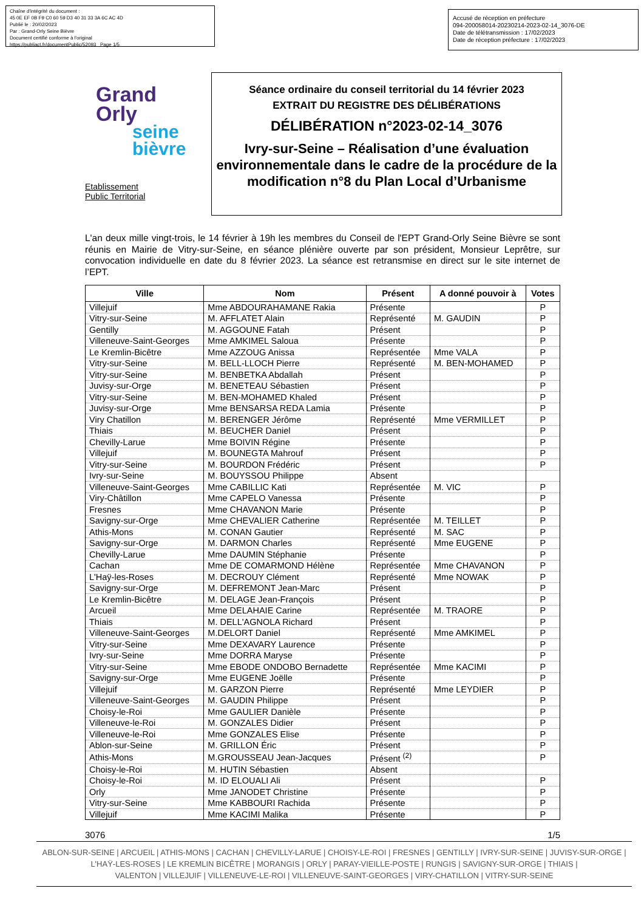Chaîne d'intégrité du document :
45 0E EF 0B F9 C0 60 59 D3 40 31 33 3A 6C AC 4D
Publié le : 20/02/2023
Par : Grand-Orly Seine Bièvre
Document certifié conforme à l'original
https://publiact.fr/documentPublic/52093 Page 1/5
Accusé de réception en préfecture
094-200058014-20230214-2023-02-14_3076-DE
Date de télétransmission : 17/02/2023
Date de réception préfecture : 17/02/2023
Grand
Orly
seine
bièvre
Etablissement
Public Territorial
Séance ordinaire du conseil territorial du 14 février 2023
EXTRAIT DU REGISTRE DES DÉLIBÉRATIONS
DÉLIBÉRATION n°2023-02-14_3076
Ivry-sur-Seine – Réalisation d’une évaluation environnementale dans le cadre de la procédure de la modification n°8 du Plan Local d’Urbanisme
L'an deux mille vingt-trois, le 14 février à 19h les membres du Conseil de l'EPT Grand-Orly Seine Bièvre se sont réunis en Mairie de Vitry-sur-Seine, en séance plénière ouverte par son président, Monsieur Leprêtre, sur convocation individuelle en date du 8 février 2023. La séance est retransmise en direct sur le site internet de l’EPT.
| Ville | Nom | Présent | A donné pouvoir à | Votes |
| --- | --- | --- | --- | --- |
| Villejuif | Mme ABDOURAHAMANE Rakia | Présente | | P |
| Vitry-sur-Seine | M. AFFLATET Alain | Représenté | M. GAUDIN | P |
| Gentilly | M. AGGOUNE Fatah | Présent | | P |
| Villeneuve-Saint-Georges | Mme AMKIMEL Saloua | Présente | | P |
| Le Kremlin-Bicêtre | Mme AZZOUG Anissa | Représentée | Mme VALA | P |
| Vitry-sur-Seine | M. BELL-LLOCH Pierre | Représenté | M. BEN-MOHAMED | P |
| Vitry-sur-Seine | M. BENBETKA Abdallah | Présent | | P |
| Juvisy-sur-Orge | M. BENETEAU Sébastien | Présent | | P |
| Vitry-sur-Seine | M. BEN-MOHAMED Khaled | Présent | | P |
| Juvisy-sur-Orge | Mme BENSARSA REDA Lamia | Présente | | P |
| Viry Chatillon | M. BERENGER Jérôme | Représenté | Mme VERMILLET | P |
| Thiais | M. BEUCHER Daniel | Présent | | P |
| Chevilly-Larue | Mme BOIVIN Régine | Présente | | P |
| Villejuif | M. BOUNEGTA Mahrouf | Présent | | P |
| Vitry-sur-Seine | M. BOURDON Frédéric | Présent | | P |
| Ivry-sur-Seine | M. BOUYSSOU Philippe | Absent | | |
| Villeneuve-Saint-Georges | Mme CABILLIC Kati | Représentée | M. VIC | P |
| Viry-Châtillon | Mme CAPELO Vanessa | Présente | | P |
| Fresnes | Mme CHAVANON Marie | Présente | | P |
| Savigny-sur-Orge | Mme CHEVALIER Catherine | Représentée | M. TEILLET | P |
| Athis-Mons | M. CONAN Gautier | Représenté | M. SAC | P |
| Savigny-sur-Orge | M. DARMON Charles | Représenté | Mme EUGENE | P |
| Chevilly-Larue | Mme DAUMIN Stéphanie | Présente | | P |
| Cachan | Mme DE COMARMOND Hélène | Représentée | Mme CHAVANON | P |
| L'Haÿ-les-Roses | M. DECROUY Clément | Représenté | Mme NOWAK | P |
| Savigny-sur-Orge | M. DEFREMONT Jean-Marc | Présent | | P |
| Le Kremlin-Bicêtre | M. DELAGE Jean-François | Présent | | P |
| Arcueil | Mme DELAHAIE Carine | Représentée | M. TRAORE | P |
| Thiais | M. DELL'AGNOLA Richard | Présent | | P |
| Villeneuve-Saint-Georges | M.DELORT Daniel | Représenté | Mme AMKIMEL | P |
| Vitry-sur-Seine | Mme DEXAVARY Laurence | Présente | | P |
| Ivry-sur-Seine | Mme DORRA Maryse | Présente | | P |
| Vitry-sur-Seine | Mme EBODE ONDOBO Bernadette | Représentée | Mme KACIMI | P |
| Savigny-sur-Orge | Mme EUGENE Joëlle | Présente | | P |
| Villejuif | M. GARZON Pierre | Représenté | Mme LEYDIER | P |
| Villeneuve-Saint-Georges | M. GAUDIN Philippe | Présent | | P |
| Choisy-le-Roi | Mme GAULIER Danièle | Présente | | P |
| Villeneuve-le-Roi | M. GONZALES Didier | Présent | | P |
| Villeneuve-le-Roi | Mme GONZALES Elise | Présente | | P |
| Ablon-sur-Seine | M. GRILLON Éric | Présent | | P |
| Athis-Mons | M.GROUSSEAU Jean-Jacques | Présent <sup>(2)</sup> | | P |
| Choisy-le-Roi | M. HUTIN Sébastien | Absent | | |
| Choisy-le-Roi | M. ID ELOUALI Ali | Présent | | P |
| Orly | Mme JANODET Christine | Présente | | P |
| Vitry-sur-Seine | Mme KABBOURI Rachida | Présente | | P |
| Villejuif | Mme KACIMI Malika | Présente | | P |
3076 1/5
ABLON-SUR-SEINE | ARCUEIL | ATHIS-MONS | CACHAN | CHEVILLY-LARUE | CHOISY-LE-ROI | FRESNES | GENTILLY | IVRY-SUR-SEINE | JUVISY-SUR-ORGE |
L'HAŸ-LES-ROSES | LE KREMLIN BICÊTRE | MORANGIS | ORLY | PARAY-VIEILLE-POSTE | RUNGIS | SAVIGNY-SUR-ORGE | THIAIS |
VALENTON | VILLEJUIF | VILLENEUVE-LE-ROI | VILLENEUVE-SAINT-GEORGES | VIRY-CHATILLON | VITRY-SUR-SEINE